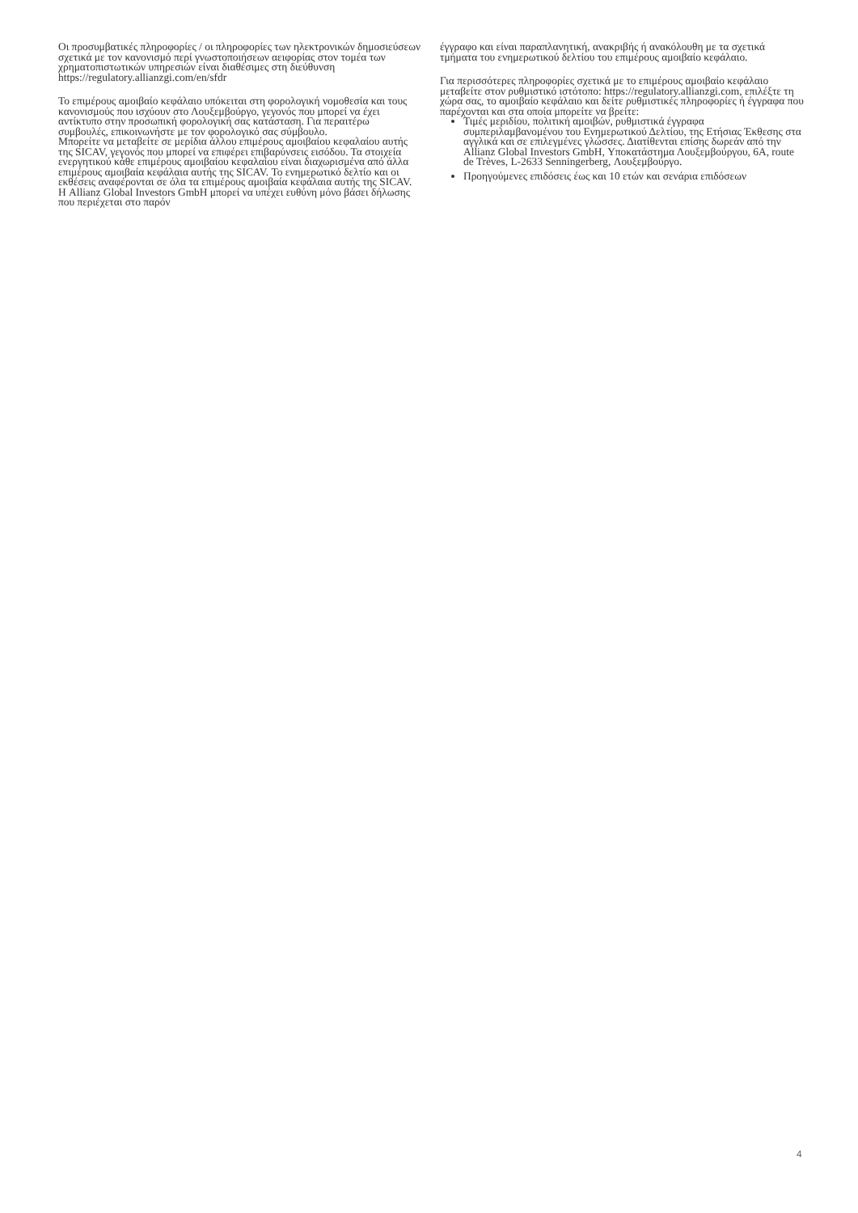Οι προσυμβατικές πληροφορίες / οι πληροφορίες των ηλεκτρονικών δημοσιεύσεων σχετικά με τον κανονισμό περί γνωστοποιήσεων αειφορίας στον τομέα των χρηματοπιστωτικών υπηρεσιών είναι διαθέσιμες στη διεύθυνση https://regulatory.allianzgi.com/en/sfdr
Το επιμέρους αμοιβαίο κεφάλαιο υπόκειται στη φορολογική νομοθεσία και τους κανονισμούς που ισχύουν στο Λουξεμβούργο, γεγονός που μπορεί να έχει αντίκτυπο στην προσωπική φορολογική σας κατάσταση. Για περαιτέρω συμβουλές, επικοινωνήστε με τον φορολογικό σας σύμβουλο.
Μπορείτε να μεταβείτε σε μερίδια άλλου επιμέρους αμοιβαίου κεφαλαίου αυτής της SICAV, γεγονός που μπορεί να επιφέρει επιβαρύνσεις εισόδου. Τα στοιχεία ενεργητικού κάθε επιμέρους αμοιβαίου κεφαλαίου είναι διαχωρισμένα από άλλα επιμέρους αμοιβαία κεφάλαια αυτής της SICAV. Το ενημερωτικό δελτίο και οι εκθέσεις αναφέρονται σε όλα τα επιμέρους αμοιβαία κεφάλαια αυτής της SICAV. Η Allianz Global Investors GmbH μπορεί να υπέχει ευθύνη μόνο βάσει δήλωσης που περιέχεται στο παρόν
έγγραφο και είναι παραπλανητική, ανακριβής ή ανακόλουθη με τα σχετικά τμήματα του ενημερωτικού δελτίου του επιμέρους αμοιβαίο κεφάλαιο.
Για περισσότερες πληροφορίες σχετικά με το επιμέρους αμοιβαίο κεφάλαιο μεταβείτε στον ρυθμιστικό ιστότοπο: https://regulatory.allianzgi.com, επιλέξτε τη χώρα σας, το αμοιβαίο κεφάλαιο και δείτε ρυθμιστικές πληροφορίες ή έγγραφα που παρέχονται και στα οποία μπορείτε να βρείτε:
Τιμές μεριδίου, πολιτική αμοιβών, ρυθμιστικά έγγραφα συμπεριλαμβανομένου του Ενημερωτικού Δελτίου, της Ετήσιας Έκθεσης στα αγγλικά και σε επιλεγμένες γλώσσες. Διατίθενται επίσης δωρεάν από την Allianz Global Investors GmbH, Υποκατάστημα Λουξεμβούργου, 6A, route de Trèves, L-2633 Senningerberg, Λουξεμβούργο.
Προηγούμενες επιδόσεις έως και 10 ετών και σενάρια επιδόσεων
4